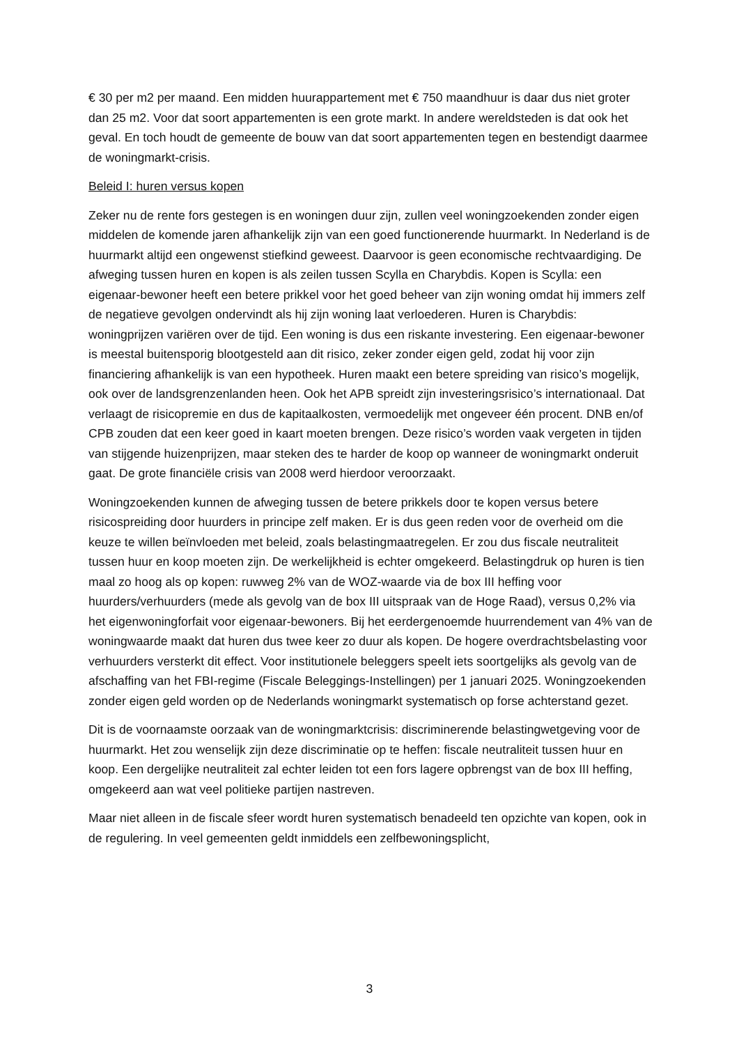€ 30 per m2 per maand. Een midden huurappartement met € 750 maandhuur is daar dus niet groter dan 25 m2. Voor dat soort appartementen is een grote markt. In andere wereldsteden is dat ook het geval. En toch houdt de gemeente de bouw van dat soort appartementen tegen en bestendigt daarmee de woningmarkt-crisis.
Beleid I: huren versus kopen
Zeker nu de rente fors gestegen is en woningen duur zijn, zullen veel woningzoekenden zonder eigen middelen de komende jaren afhankelijk zijn van een goed functionerende huurmarkt. In Nederland is de huurmarkt altijd een ongewenst stiefkind geweest. Daarvoor is geen economische rechtvaardiging. De afweging tussen huren en kopen is als zeilen tussen Scylla en Charybdis. Kopen is Scylla: een eigenaar-bewoner heeft een betere prikkel voor het goed beheer van zijn woning omdat hij immers zelf de negatieve gevolgen ondervindt als hij zijn woning laat verloederen. Huren is Charybdis: woningprijzen variëren over de tijd. Een woning is dus een riskante investering. Een eigenaar-bewoner is meestal buitensporig blootgesteld aan dit risico, zeker zonder eigen geld, zodat hij voor zijn financiering afhankelijk is van een hypotheek. Huren maakt een betere spreiding van risico’s mogelijk, ook over de landsgrenzenlanden heen. Ook het APB spreidt zijn investeringsrisico’s internationaal. Dat verlaagt de risicopremie en dus de kapitaalkosten, vermoedelijk met ongeveer één procent. DNB en/of CPB zouden dat een keer goed in kaart moeten brengen. Deze risico’s worden vaak vergeten in tijden van stijgende huizenprijzen, maar steken des te harder de koop op wanneer de woningmarkt onderuit gaat. De grote financiële crisis van 2008 werd hierdoor veroorzaakt.
Woningzoekenden kunnen de afweging tussen de betere prikkels door te kopen versus betere risicospreiding door huurders in principe zelf maken. Er is dus geen reden voor de overheid om die keuze te willen beïnvloeden met beleid, zoals belastingmaatregelen. Er zou dus fiscale neutraliteit tussen huur en koop moeten zijn. De werkelijkheid is echter omgekeerd. Belastingdruk op huren is tien maal zo hoog als op kopen: ruwweg 2% van de WOZ-waarde via de box III heffing voor huurders/verhuurders (mede als gevolg van de box III uitspraak van de Hoge Raad), versus 0,2% via het eigenwoningforfait voor eigenaar-bewoners. Bij het eerdergenoemde huurrendement van 4% van de woningwaarde maakt dat huren dus twee keer zo duur als kopen. De hogere overdrachtsbelasting voor verhuurders versterkt dit effect. Voor institutionele beleggers speelt iets soortgelijks als gevolg van de afschaffing van het FBI-regime (Fiscale Beleggings-Instellingen) per 1 januari 2025. Woningzoekenden zonder eigen geld worden op de Nederlands woningmarkt systematisch op forse achterstand gezet.
Dit is de voornaamste oorzaak van de woningmarktcrisis: discriminerende belastingwetgeving voor de huurmarkt. Het zou wenselijk zijn deze discriminatie op te heffen: fiscale neutraliteit tussen huur en koop. Een dergelijke neutraliteit zal echter leiden tot een fors lagere opbrengst van de box III heffing, omgekeerd aan wat veel politieke partijen nastreven.
Maar niet alleen in de fiscale sfeer wordt huren systematisch benadeeld ten opzichte van kopen, ook in de regulering. In veel gemeenten geldt inmiddels een zelfbewoningsplicht,
3